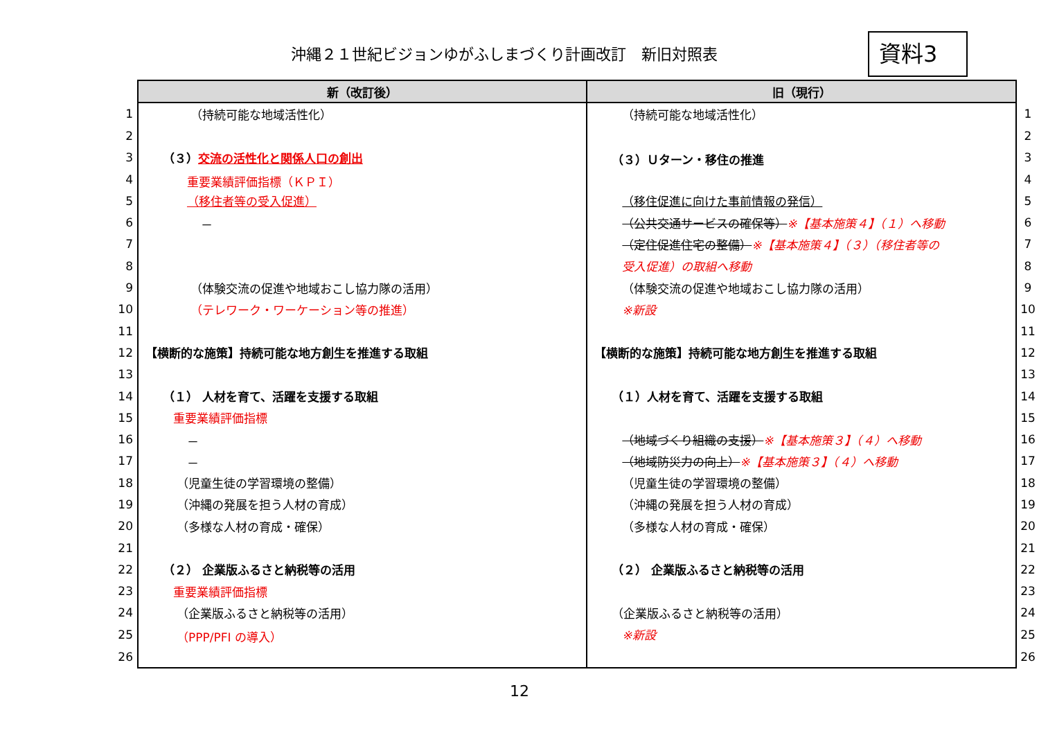沖縄２１世紀ビジョンゆがふしまづくり計画改訂　新旧対照表
資料3
| | 新（改訂後） | 旧（現行） | |
| 1 | （持続可能な地域活性化） | （持続可能な地域活性化） | 1 |
| 2 | | | 2 |
| 3 | （３） 交流の活性化と関係人口の創出 | （３）Ｕターン・移住の推進 | 3 |
| 4 | 重要業績評価指標（ＫＰＩ） | | 4 |
| 5 | （移住者等の受入促進） | （移住促進に向けた事前情報の発信） | 5 |
| 6 | － | （公共交通サービスの確保等） ※【基本施策４】（１）へ移動 | 6 |
| 7 | | （定住促進住宅の整備） ※【基本施策４】（３）（移住者等の | 7 |
| 8 | | 受入促進）の取組へ移動 | 8 |
| 9 | （体験交流の促進や地域おこし協力隊の活用） | （体験交流の促進や地域おこし協力隊の活用） | 9 |
| 10 | （テレワーク・ワーケーション等の推進） | ※新設 | 10 |
| 11 | | | 11 |
| 12 | 【横断的な施策】持続可能な地方創生を推進する取組 | 【横断的な施策】持続可能な地方創生を推進する取組 | 12 |
| 13 | | | 13 |
| 14 | （１） 人材を育て、活躍を支援する取組 | （１）人材を育て、活躍を支援する取組 | 14 |
| 15 | 重要業績評価指標 | | 15 |
| 16 | － | （地域づくり組織の支援） ※【基本施策３】（４）へ移動 | 16 |
| 17 | － | （地域防災力の向上） ※【基本施策３】（４）へ移動 | 17 |
| 18 | （児童生徒の学習環境の整備） | （児童生徒の学習環境の整備） | 18 |
| 19 | （沖縄の発展を担う人材の育成） | （沖縄の発展を担う人材の育成） | 19 |
| 20 | （多様な人材の育成・確保） | （多様な人材の育成・確保） | 20 |
| 21 | | | 21 |
| 22 | （２） 企業版ふるさと納税等の活用 | （２） 企業版ふるさと納税等の活用 | 22 |
| 23 | 重要業績評価指標 | | 23 |
| 24 | （企業版ふるさと納税等の活用） | （企業版ふるさと納税等の活用） | 24 |
| 25 | （PPP/PFI の導入） | ※新設 | 25 |
| 26 | | | 26 |
12